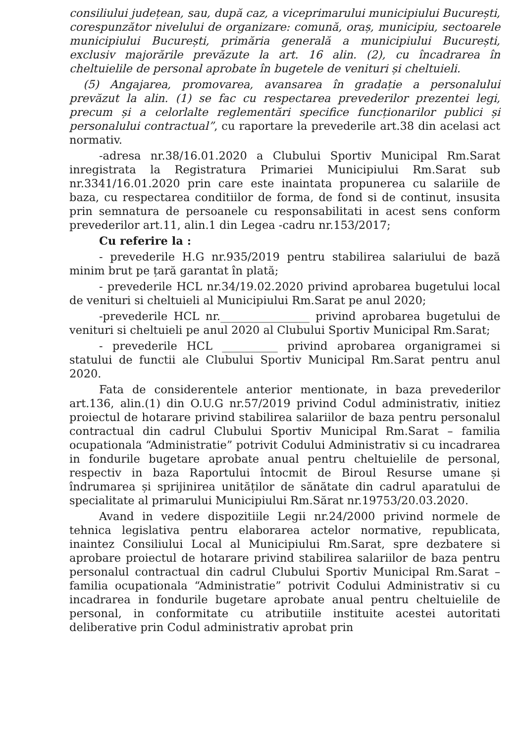consiliului județean, sau, după caz, a viceprimarului municipiului București, corespunzător nivelului de organizare: comună, oraș, municipiu, sectoarele municipiului București, primăria generală a municipiului București, exclusiv majorările prevăzute la art. 16 alin. (2), cu încadrarea în cheltuielile de personal aprobate în bugetele de venituri și cheltuieli.
(5) Angajarea, promovarea, avansarea în gradație a personalului prevăzut la alin. (1) se fac cu respectarea prevederilor prezentei legi, precum și a celorlalte reglementări specifice funcționarilor publici și personalului contractual”, cu raportare la prevederile art.38 din acelasi act normativ.
-adresa nr.38/16.01.2020 a Clubului Sportiv Municipal Rm.Sarat inregistrata la Registratura Primariei Municipiului Rm.Sarat sub nr.3341/16.01.2020 prin care este inaintata propunerea cu salariile de baza, cu respectarea conditiilor de forma, de fond si de continut, insusita prin semnatura de persoanele cu responsabilitati in acest sens conform prevederilor art.11, alin.1 din Legea -cadru nr.153/2017;
Cu referire la :
- prevederile H.G nr.935/2019 pentru stabilirea salariului de bază minim brut pe țară garantat în plată;
- prevederile HCL nr.34/19.02.2020 privind aprobarea bugetului local de venituri si cheltuieli al Municipiului Rm.Sarat pe anul 2020;
-prevederile HCL nr.________________ privind aprobarea bugetului de venituri si cheltuieli pe anul 2020 al Clubului Sportiv Municipal Rm.Sarat;
- prevederile HCL __________ privind aprobarea organigramei si statului de functii ale Clubului Sportiv Municipal Rm.Sarat pentru anul 2020.
Fata de considerentele anterior mentionate, in baza prevederilor art.136, alin.(1) din O.U.G nr.57/2019 privind Codul administrativ, initiez proiectul de hotarare privind stabilirea salariilor de baza pentru personalul contractual din cadrul Clubului Sportiv Municipal Rm.Sarat – familia ocupationala “Administratie” potrivit Codului Administrativ si cu incadrarea in fondurile bugetare aprobate anual pentru cheltuielile de personal, respectiv in baza Raportului întocmit de Biroul Resurse umane și îndrumarea și sprijinirea unităților de sănătate din cadrul aparatului de specialitate al primarului Municipiului Rm.Sărat nr.19753/20.03.2020.
Avand in vedere dispozitiile Legii nr.24/2000 privind normele de tehnica legislativa pentru elaborarea actelor normative, republicata, inaintez Consiliului Local al Municipiului Rm.Sarat, spre dezbatere si aprobare proiectul de hotarare privind stabilirea salariilor de baza pentru personalul contractual din cadrul Clubului Sportiv Municipal Rm.Sarat – familia ocupationala “Administratie” potrivit Codului Administrativ si cu incadrarea in fondurile bugetare aprobate anual pentru cheltuielile de personal, in conformitate cu atributiile instituite acestei autoritati deliberative prin Codul administrativ aprobat prin